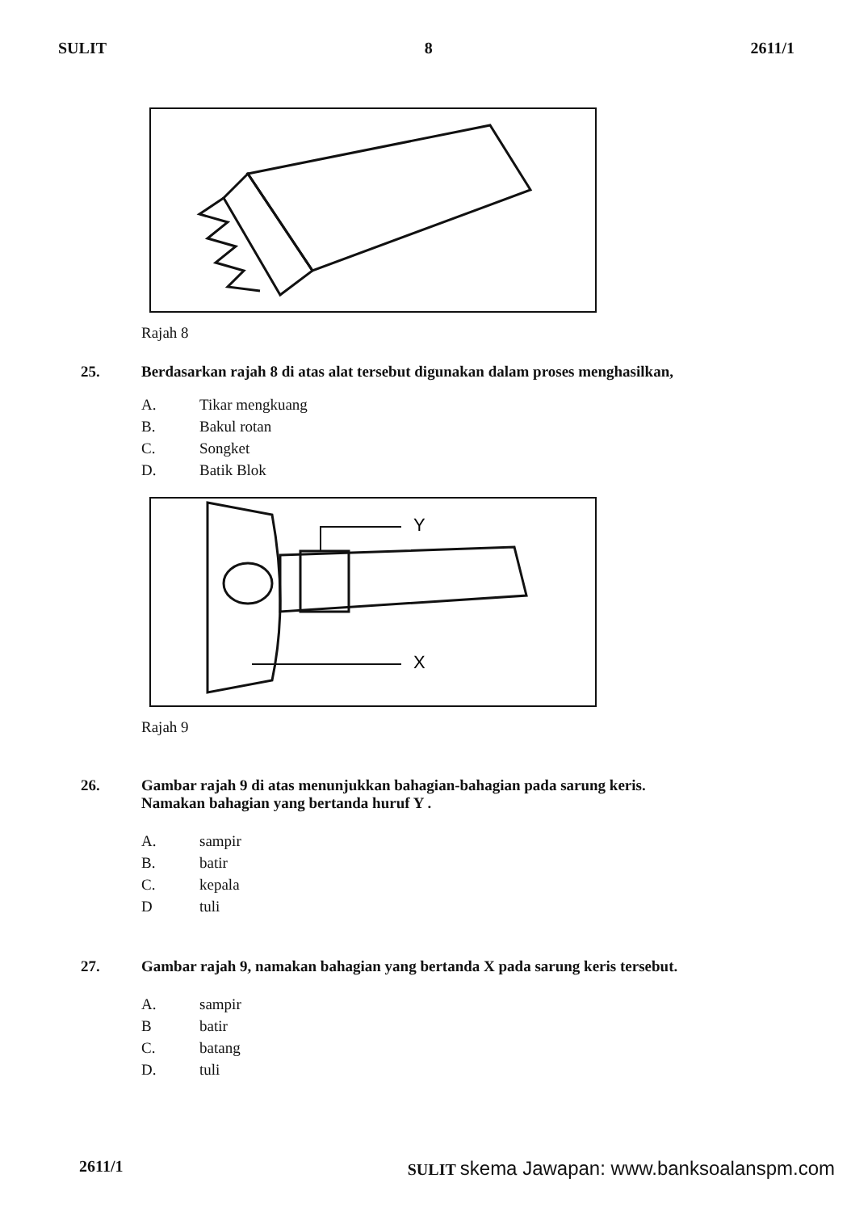SULIT 8 2611/1
Rajah 8
25. Berdasarkan rajah 8 di atas alat tersebut digunakan dalam proses menghasilkan,
A. Tikar mengkuang
B. Bakul rotan
C. Songket
D. Batik Blok
Y
X
Rajah 9
26. Gambar rajah 9 di atas menunjukkan bahagian-bahagian pada sarung keris.
Namakan bahagian yang bertanda huruf Y .
A. sampir
B. batir
C. kepala
Dtuli
27. Gambar rajah 9, namakan bahagian yang bertanda X pada sarung keris tersebut.
A. sampir
Bbatir
C. batang
D. tuli
2611/1 SULIT skema Jawapan: www.banksoalanspm.com